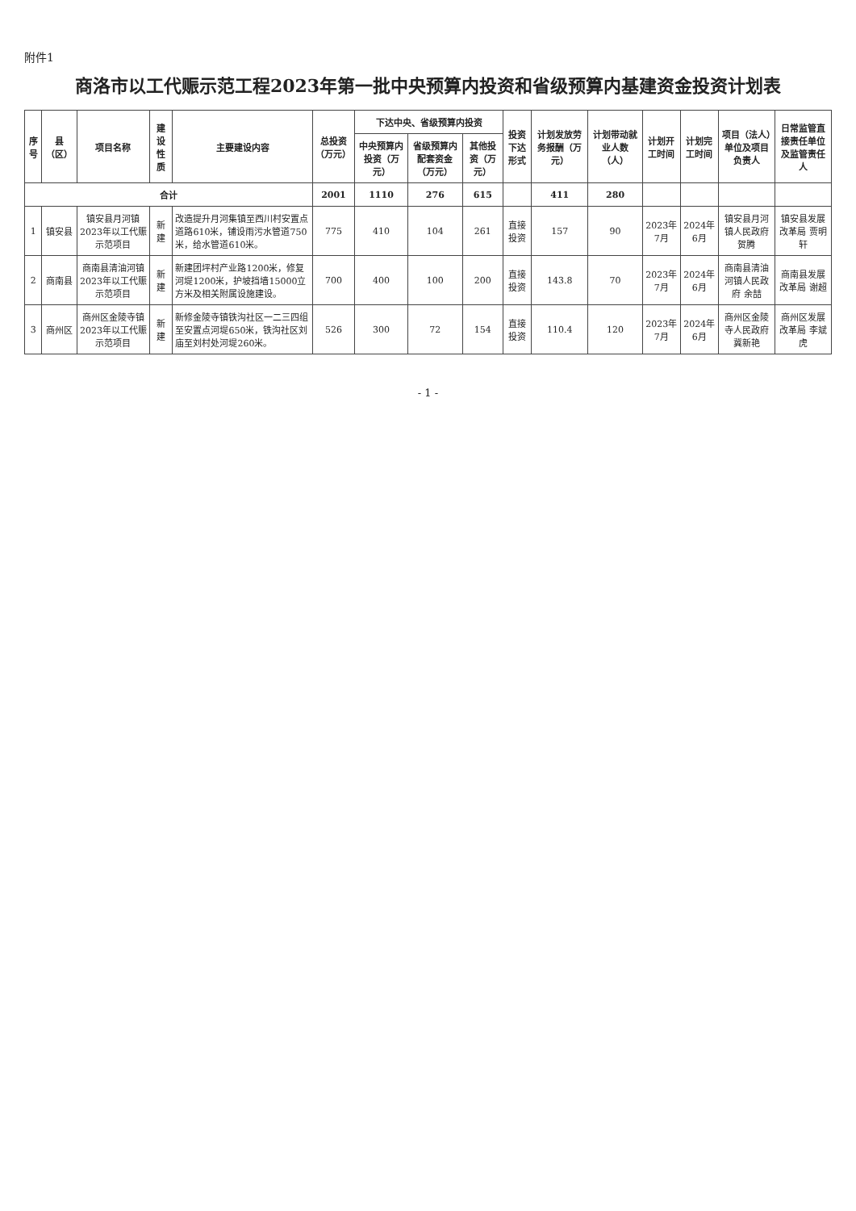附件1
商洛市以工代赈示范工程2023年第一批中央预算内投资和省级预算内基建资金投资计划表
| 序号 | 县（区） | 项目名称 | 建设性质 | 主要建设内容 | 总投资（万元） | 下达中央、省级预算内投资 | | | 投资下达形式 | 计划发放劳务报酬（万元） | 计划带动就业人数（人） | 计划开工时间 | 计划完工时间 | 项目（法人）单位及项目负责人 | 日常监管直接责任单位及监管责任人 |
| --- | --- | --- | --- | --- | --- | --- | --- | --- | --- | --- | --- | --- | --- | --- | --- |
| | | | | | | 中央预算内投资（万元） | 省级预算内配套资金（万元） | 其他投资（万元） | | | | | | | |
| 合计 | | | | | 2001 | 1110 | 276 | 615 | | 411 | 280 | | | | |
| 1 | 镇安县 | 镇安县月河镇2023年以工代赈示范项目 | 新建 | 改造提升月河集镇至西川村安置点道路610米，铺设雨污水管道750米，给水管道610米。 | 775 | 410 | 104 | 261 | 直接投资 | 157 | 90 | 2023年7月 | 2024年6月 | 镇安县月河镇人民政府 贺腾 | 镇安县发展改革局 贾明轩 |
| 2 | 商南县 | 商南县清油河镇2023年以工代赈示范项目 | 新建 | 新建团坪村产业路1200米，修复河堤1200米，护坡挡墙15000立方米及相关附属设施建设。 | 700 | 400 | 100 | 200 | 直接投资 | 143.8 | 70 | 2023年7月 | 2024年6月 | 商南县清油河镇人民政府 余喆 | 商南县发展改革局 谢超 |
| 3 | 商州区 | 商州区金陵寺镇2023年以工代赈示范项目 | 新建 | 新修金陵寺镇铁沟社区一二三四组至安置点河堤650米，铁沟社区刘庙至刘村处河堤260米。 | 526 | 300 | 72 | 154 | 直接投资 | 110.4 | 120 | 2023年7月 | 2024年6月 | 商州区金陵寺人民政府 冀新艳 | 商州区发展改革局 李斌虎 |
- 1 -